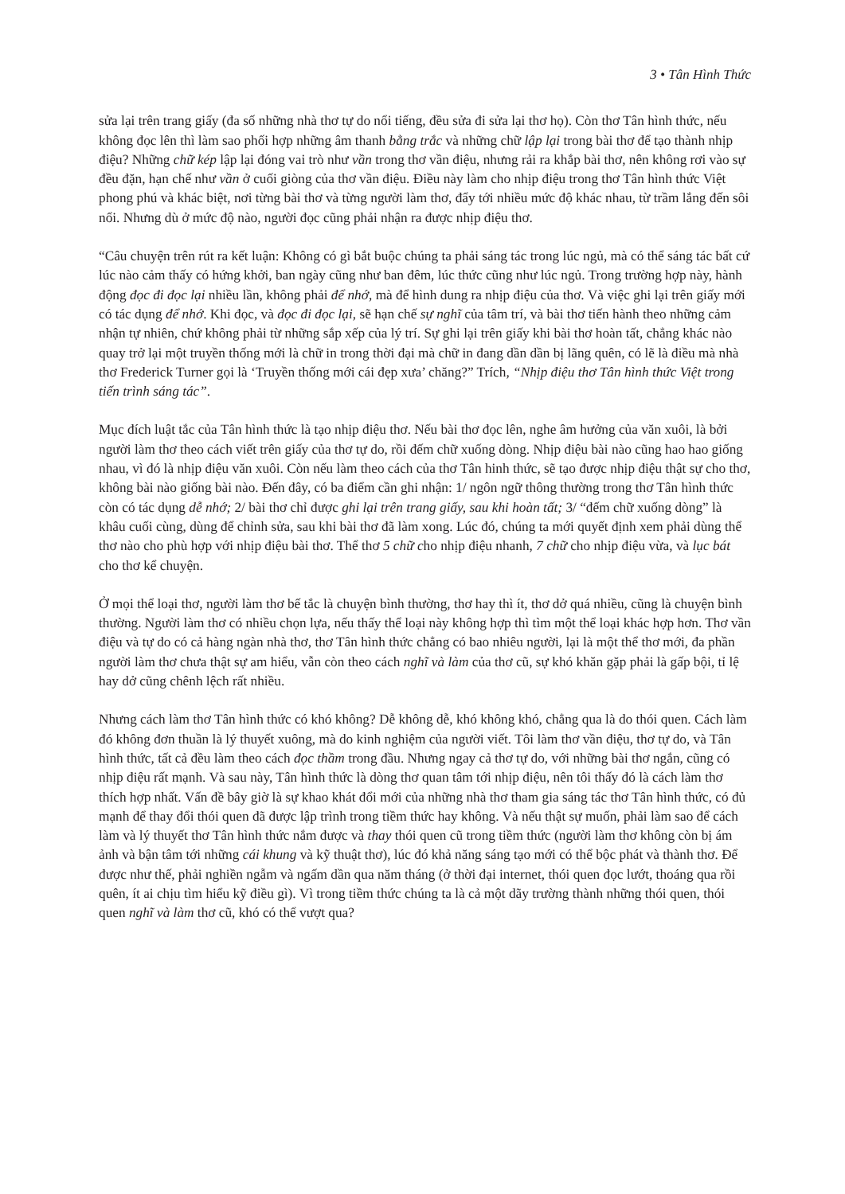3 • Tân Hình Thức
sửa lại trên trang giấy (đa số những nhà thơ tự do nổi tiếng, đều sửa đi sửa lại thơ họ). Còn thơ Tân hình thức, nếu không đọc lên thì làm sao phối hợp những âm thanh bằng trắc và những chữ lập lại trong bài thơ để tạo thành nhịp điệu? Những chữ kép lập lại đóng vai trò như vần trong thơ vần điệu, nhưng rải ra khắp bài thơ, nên không rơi vào sự đều đặn, hạn chế như vần ở cuối giòng của thơ vần điệu. Điều này làm cho nhịp điệu trong thơ Tân hình thức Việt phong phú và khác biệt, nơi từng bài thơ và từng người làm thơ, đẩy tới nhiều mức độ khác nhau, từ trầm lắng đến sôi nổi. Nhưng dù ở mức độ nào, người đọc cũng phải nhận ra được nhịp điệu thơ.
“Câu chuyện trên rút ra kết luận: Không có gì bắt buộc chúng ta phải sáng tác trong lúc ngủ, mà có thể sáng tác bất cứ lúc nào cảm thấy có hứng khởi, ban ngày cũng như ban đêm, lúc thức cũng như lúc ngủ. Trong trường hợp này, hành động đọc đi đọc lại nhiều lần, không phải để nhớ, mà để hình dung ra nhịp điệu của thơ. Và việc ghi lại trên giấy mới có tác dụng để nhớ. Khi đọc, và đọc đi đọc lại, sẽ hạn chế sự nghĩ của tâm trí, và bài thơ tiến hành theo những cảm nhận tự nhiên, chứ không phải từ những sắp xếp của lý trí. Sự ghi lại trên giấy khi bài thơ hoàn tất, chẳng khác nào quay trở lại một truyền thống mới là chữ in trong thời đại mà chữ in đang dần dần bị lãng quên, có lẽ là điều mà nhà thơ Frederick Turner gọi là ‘Truyền thống mới cái đẹp xưa’ chăng?” Trích, “Nhịp điệu thơ Tân hình thức Việt trong tiến trình sáng tác”.
Mục đích luật tắc của Tân hình thức là tạo nhịp điệu thơ. Nếu bài thơ đọc lên, nghe âm hưởng của văn xuôi, là bởi người làm thơ theo cách viết trên giấy của thơ tự do, rồi đếm chữ xuống dòng. Nhịp điệu bài nào cũng hao hao giống nhau, vì đó là nhịp điệu văn xuôi. Còn nếu làm theo cách của thơ Tân hinh thức, sẽ tạo được nhịp điệu thật sự cho thơ, không bài nào giống bài nào. Đến đây, có ba điểm cần ghi nhận: 1/ ngôn ngữ thông thường trong thơ Tân hình thức còn có tác dụng dễ nhớ; 2/ bài thơ chỉ được ghi lại trên trang giấy, sau khi hoàn tất; 3/ “đếm chữ xuống dòng” là khâu cuối cùng, dùng để chỉnh sửa, sau khi bài thơ đã làm xong. Lúc đó, chúng ta mới quyết định xem phải dùng thể thơ nào cho phù hợp với nhịp điệu bài thơ. Thể thơ 5 chữ cho nhịp điệu nhanh, 7 chữ cho nhịp điệu vừa, và lục bát cho thơ kể chuyện.
Ở mọi thể loại thơ, người làm thơ bế tắc là chuyện bình thường, thơ hay thì ít, thơ dở quá nhiều, cũng là chuyện bình thường. Người làm thơ có nhiều chọn lựa, nếu thấy thể loại này không hợp thì tìm một thể loại khác hợp hơn. Thơ vần điệu và tự do có cả hàng ngàn nhà thơ, thơ Tân hình thức chẳng có bao nhiêu người, lại là một thể thơ mới, đa phần người làm thơ chưa thật sự am hiểu, vẫn còn theo cách nghĩ và làm của thơ cũ, sự khó khăn gặp phải là gấp bội, tỉ lệ hay dở cũng chênh lệch rất nhiều.
Nhưng cách làm thơ Tân hình thức có khó không? Dễ không dễ, khó không khó, chẳng qua là do thói quen. Cách làm đó không đơn thuần là lý thuyết xuông, mà do kinh nghiệm của người viết. Tôi làm thơ vần điệu, thơ tự do, và Tân hình thức, tất cả đều làm theo cách đọc thầm trong đầu. Nhưng ngay cả thơ tự do, với những bài thơ ngắn, cũng có nhịp điệu rất mạnh. Và sau này, Tân hình thức là dòng thơ quan tâm tới nhịp điệu, nên tôi thấy đó là cách làm thơ thích hợp nhất. Vấn đề bây giờ là sự khao khát đổi mới của những nhà thơ tham gia sáng tác thơ Tân hình thức, có đủ mạnh để thay đổi thói quen đã được lập trình trong tiềm thức hay không. Và nếu thật sự muốn, phải làm sao để cách làm và lý thuyết thơ Tân hình thức nắm được và thay thói quen cũ trong tiềm thức (người làm thơ không còn bị ám ảnh và bận tâm tới những cái khung và kỹ thuật thơ), lúc đó khả năng sáng tạo mới có thể bộc phát và thành thơ. Để được như thế, phải nghiền ngẫm và ngấm dần qua năm tháng (ở thời đại internet, thói quen đọc lướt, thoáng qua rồi quên, ít ai chịu tìm hiểu kỹ điều gì). Vì trong tiềm thức chúng ta là cả một dãy trường thành những thói quen, thói quen nghĩ và làm thơ cũ, khó có thể vượt qua?